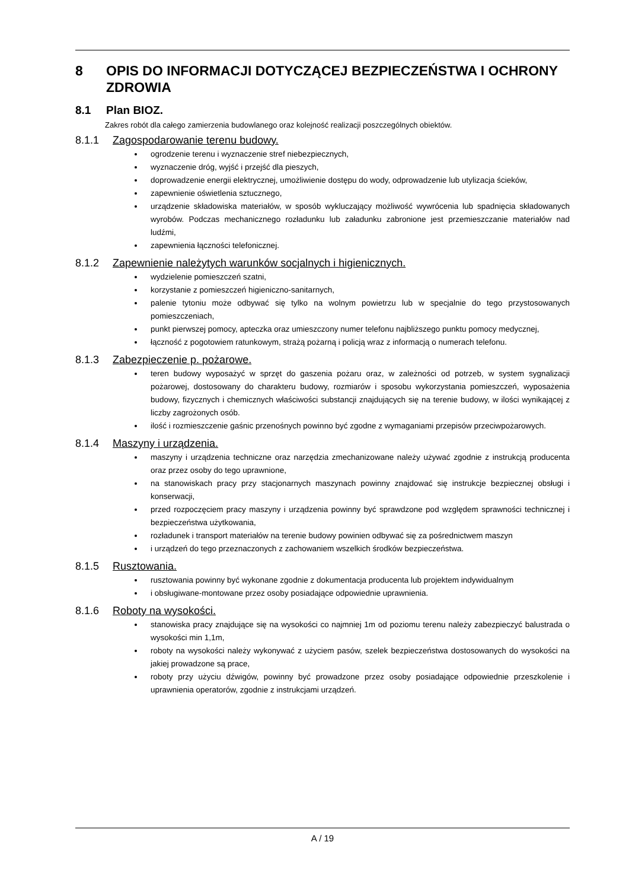8 OPIS DO INFORMACJI DOTYCZĄCEJ BEZPIECZEŃSTWA I OCHRONY ZDROWIA
8.1 Plan BIOZ.
Zakres robót dla całego zamierzenia budowlanego oraz kolejność realizacji poszczególnych obiektów.
8.1.1 Zagospodarowanie terenu budowy.
ogrodzenie terenu i wyznaczenie stref niebezpiecznych,
wyznaczenie dróg, wyjść i przejść dla pieszych,
doprowadzenie energii elektrycznej, umożliwienie dostępu do wody, odprowadzenie lub utylizacja ścieków,
zapewnienie oświetlenia sztucznego,
urządzenie składowiska materiałów, w sposób wykluczający możliwość wywrócenia lub spadnięcia składowanych wyrobów. Podczas mechanicznego rozładunku lub załadunku zabronione jest przemieszczanie materiałów nad ludźmi,
zapewnienia łączności telefonicznej.
8.1.2 Zapewnienie należytych warunków socjalnych i higienicznych.
wydzielenie pomieszczeń szatni,
korzystanie z pomieszczeń higieniczno-sanitarnych,
palenie tytoniu może odbywać się tylko na wolnym powietrzu lub w specjalnie do tego przystosowanych pomieszczeniach,
punkt pierwszej pomocy, apteczka oraz umieszczony numer telefonu najbliższego punktu pomocy medycznej,
łączność z pogotowiem ratunkowym, strażą pożarną i policją wraz z informacją o numerach telefonu.
8.1.3 Zabezpieczenie p. pożarowe.
teren budowy wyposażyć w sprzęt do gaszenia pożaru oraz, w zależności od potrzeb, w system sygnalizacji pożarowej, dostosowany do charakteru budowy, rozmiarów i sposobu wykorzystania pomieszczeń, wyposażenia budowy, fizycznych i chemicznych właściwości substancji znajdujących się na terenie budowy, w ilości wynikającej z liczby zagrożonych osób.
ilość i rozmieszczenie gaśnic przenośnych powinno być zgodne z wymaganiami przepisów przeciwpożarowych.
8.1.4 Maszyny i urządzenia.
maszyny i urządzenia techniczne oraz narzędzia zmechanizowane należy używać zgodnie z instrukcją producenta oraz przez osoby do tego uprawnione,
na stanowiskach pracy przy stacjonarnych maszynach powinny znajdować się instrukcje bezpiecznej obsługi i konserwacji,
przed rozpoczęciem pracy maszyny i urządzenia powinny być sprawdzone pod względem sprawności technicznej i bezpieczeństwa użytkowania,
rozładunek i transport materiałów na terenie budowy powinien odbywać się za pośrednictwem maszyn
i urządzeń do tego przeznaczonych z zachowaniem wszelkich środków bezpieczeństwa.
8.1.5 Rusztowania.
rusztowania powinny być wykonane zgodnie z dokumentacja producenta lub projektem indywidualnym
i obsługiwane-montowane przez osoby posiadające odpowiednie uprawnienia.
8.1.6 Roboty na wysokości.
stanowiska pracy znajdujące się na wysokości co najmniej 1m od poziomu terenu należy zabezpieczyć balustrada o wysokości min 1,1m,
roboty na wysokości należy wykonywać z użyciem pasów, szelek bezpieczeństwa dostosowanych do wysokości na jakiej prowadzone są prace,
roboty przy użyciu dźwigów, powinny być prowadzone przez osoby posiadające odpowiednie przeszkolenie i uprawnienia operatorów, zgodnie z instrukcjami urządzeń.
A / 19